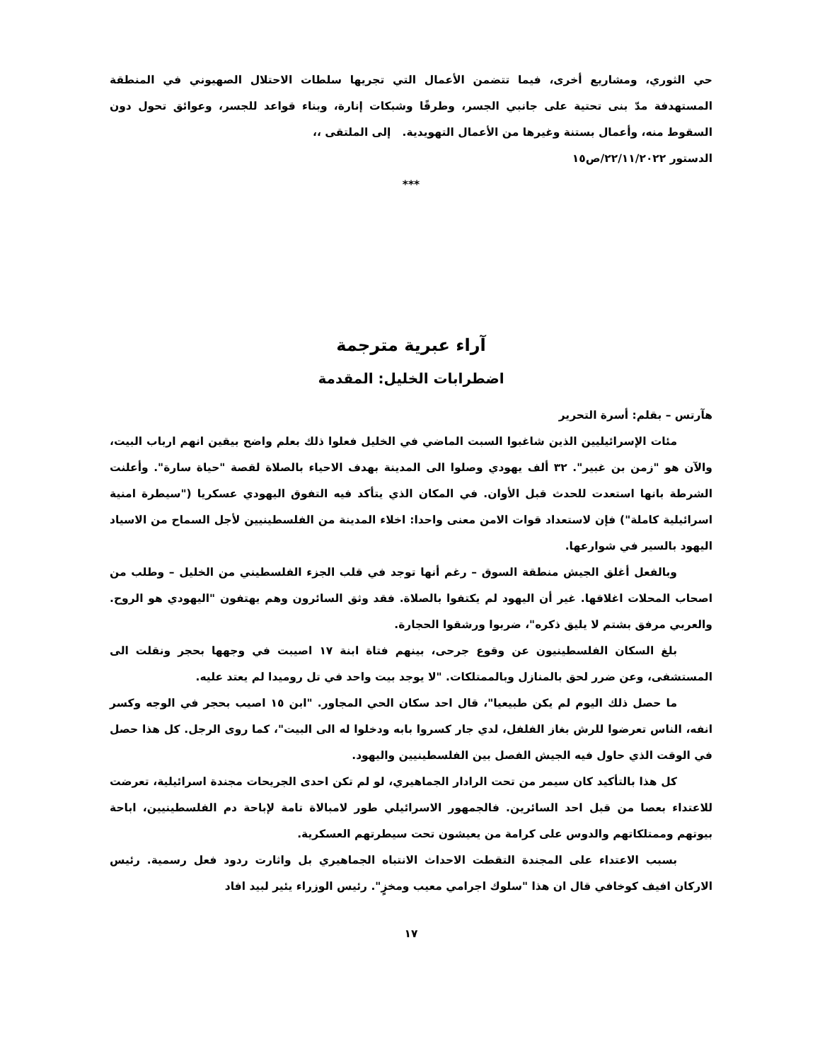حي الثوري، ومشاريع أخرى، فيما تتضمن الأعمال التي تجريها سلطات الاحتلال الصهيوني في المنطقة المستهدفة مدّ بنى تحتية على جانبي الجسر، وطرقًا وشبكات إنارة، وبناء قواعد للجسر، وعوائق تحول دون السقوط منه، وأعمال بستنة وغيرها من الأعمال التهويدية. إلى الملتقى ،،
الدستور ٢٢/١١/٢٠٢٢/ص١٥
***
آراء عبرية مترجمة
اضطرابات الخليل: المقدمة
هآرتس – بقلم: أسرة التحرير
مئات الإسرائيليين الذين شاغبوا السبت الماضي في الخليل فعلوا ذلك بعلم واضح بيقين انهم ارباب البيت، والآن هو "زمن بن غبير". ٣٢ ألف يهودي وصلوا الى المدينة بهدف الاحياء بالصلاة لقصة "حياة سارة". وأعلنت الشرطة بانها استعدت للحدث قبل الأوان. في المكان الذي يتأكد فيه التفوق اليهودي عسكريا ("سيطرة امنية اسرائيلية كاملة") فإن لاستعداد قوات الامن معنى واحدا: اخلاء المدينة من الفلسطينيين لأجل السماح من الاسياد اليهود بالسير في شوارعها.
وبالفعل أغلق الجيش منطقة السوق – رغم أنها توجد في قلب الجزء الفلسطيني من الخليل – وطلب من اصحاب المحلات اغلاقها. غير أن اليهود لم يكتفوا بالصلاة. فقد وثق السائرون وهم يهتفون "اليهودي هو الروح. والعربي مرفق بشتم لا يليق ذكره"، ضربوا ورشقوا الحجارة.
بلغ السكان الفلسطينيون عن وقوع جرحى، بينهم فتاة ابنة ١٧ اصيبت في وجهها بحجر ونقلت الى المستشفى، وعن ضرر لحق بالمنازل وبالممتلكات. "لا يوجد بيت واحد في تل روميدا لم يعتد عليه.
ما حصل ذلك اليوم لم يكن طبيعيا"، قال احد سكان الحي المجاور. "ابن ١٥ اصيب بحجر في الوجه وكسر انفه، الناس تعرضوا للرش بغاز الفلفل، لدي جار كسروا بابه ودخلوا له الى البيت"، كما روى الرجل. كل هذا حصل في الوقت الذي حاول فيه الجيش الفصل بين الفلسطينيين واليهود.
كل هذا بالتأكيد كان سيمر من تحت الرادار الجماهيري، لو لم تكن احدى الجريحات مجندة اسرائيلية، تعرضت للاعتداء بعصا من قبل احد السائرين. فالجمهور الاسرائيلي طور لامبالاة تامة لإباحة دم الفلسطينيين، اباحة بيوتهم وممتلكاتهم والدوس على كرامة من يعيشون تحت سيطرتهم العسكرية.
بسبب الاعتداء على المجندة التقطت الاحداث الانتباه الجماهيري بل واثارت ردود فعل رسمية. رئيس الاركان افيف كوخافي قال ان هذا "سلوك اجرامي معيب ومخزٍ". رئيس الوزراء يئير لبيد افاد
١٧